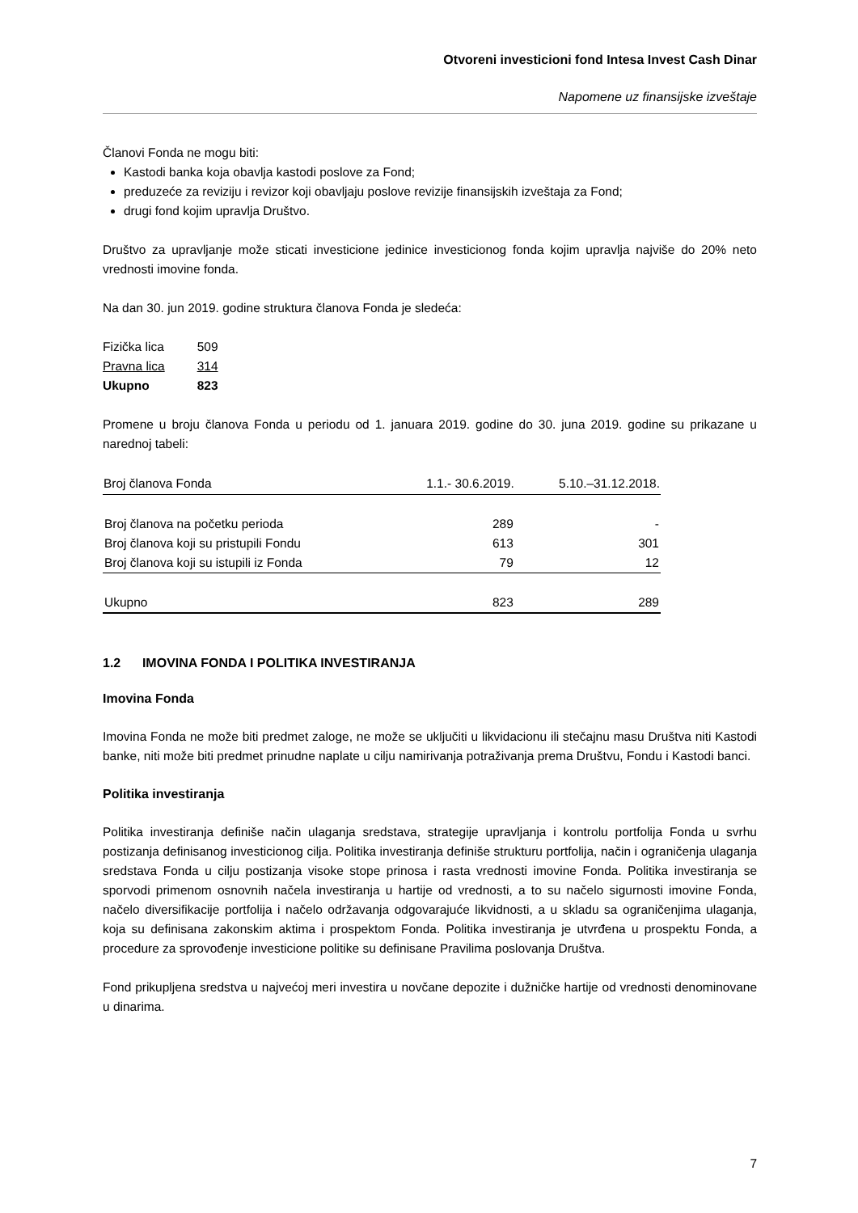Otvoreni investicioni fond Intesa Invest Cash Dinar
Napomene uz finansijske izveštaje
Članovi Fonda ne mogu biti:
Kastodi banka koja obavlja kastodi poslove za Fond;
preduzeće za reviziju i revizor koji obavljaju poslove revizije finansijskih izveštaja za Fond;
drugi fond kojim upravlja Društvo.
Društvo za upravljanje može sticati investicione jedinice investicionog fonda kojim upravlja najviše do 20% neto vrednosti imovine fonda.
Na dan 30. jun 2019. godine struktura članova Fonda je sledeća:
| Fizička lica | 509 |
| Pravna lica | 314 |
| Ukupno | 823 |
Promene u broju članova Fonda u periodu od 1. januara 2019. godine do 30. juna 2019. godine su prikazane u narednoj tabeli:
| Broj članova Fonda | 1.1.- 30.6.2019. | 5.10.–31.12.2018. |
| --- | --- | --- |
| Broj članova na početku perioda | 289 | - |
| Broj članova koji su pristupili Fondu | 613 | 301 |
| Broj članova koji su istupili iz Fonda | 79 | 12 |
| Ukupno | 823 | 289 |
1.2 IMOVINA FONDA I POLITIKA INVESTIRANJA
Imovina Fonda
Imovina Fonda ne može biti predmet zaloge, ne može se uključiti u likvidacionu ili stečajnu masu Društva niti Kastodi banke, niti može biti predmet prinudne naplate u cilju namirivanja potraživanja prema Društvu, Fondu i Kastodi banci.
Politika investiranja
Politika investiranja definiše način ulaganja sredstava, strategije upravljanja i kontrolu portfolija Fonda u svrhu postizanja definisanog investicionog cilja. Politika investiranja definiše strukturu portfolija, način i ograničenja ulaganja sredstava Fonda u cilju postizanja visoke stope prinosa i rasta vrednosti imovine Fonda. Politika investiranja se sporvodi primenom osnovnih načela investiranja u hartije od vrednosti, a to su načelo sigurnosti imovine Fonda, načelo diversifikacije portfolija i načelo održavanja odgovarajuće likvidnosti, a u skladu sa ograničenjima ulaganja, koja su definisana zakonskim aktima i prospektom Fonda. Politika investiranja je utvrđena u prospektu Fonda, a procedure za sprovođenje investicione politike su definisane Pravilima poslovanja Društva.
Fond prikupljena sredstva u najvećoj meri investira u novčane depozite i dužničke hartije od vrednosti denominovane u dinarima.
7